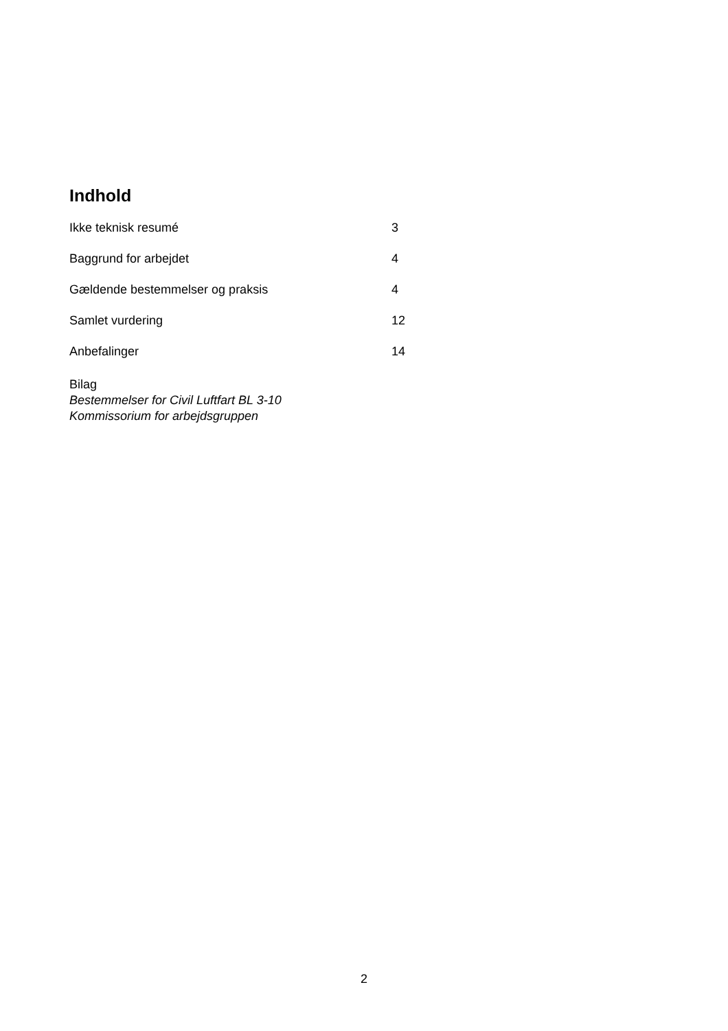Indhold
Ikke teknisk resumé 3
Baggrund for arbejdet 4
Gældende bestemmelser og praksis 4
Samlet vurdering 12
Anbefalinger 14
Bilag
Bestemmelser for Civil Luftfart BL 3-10
Kommissorium for arbejdsgruppen
2